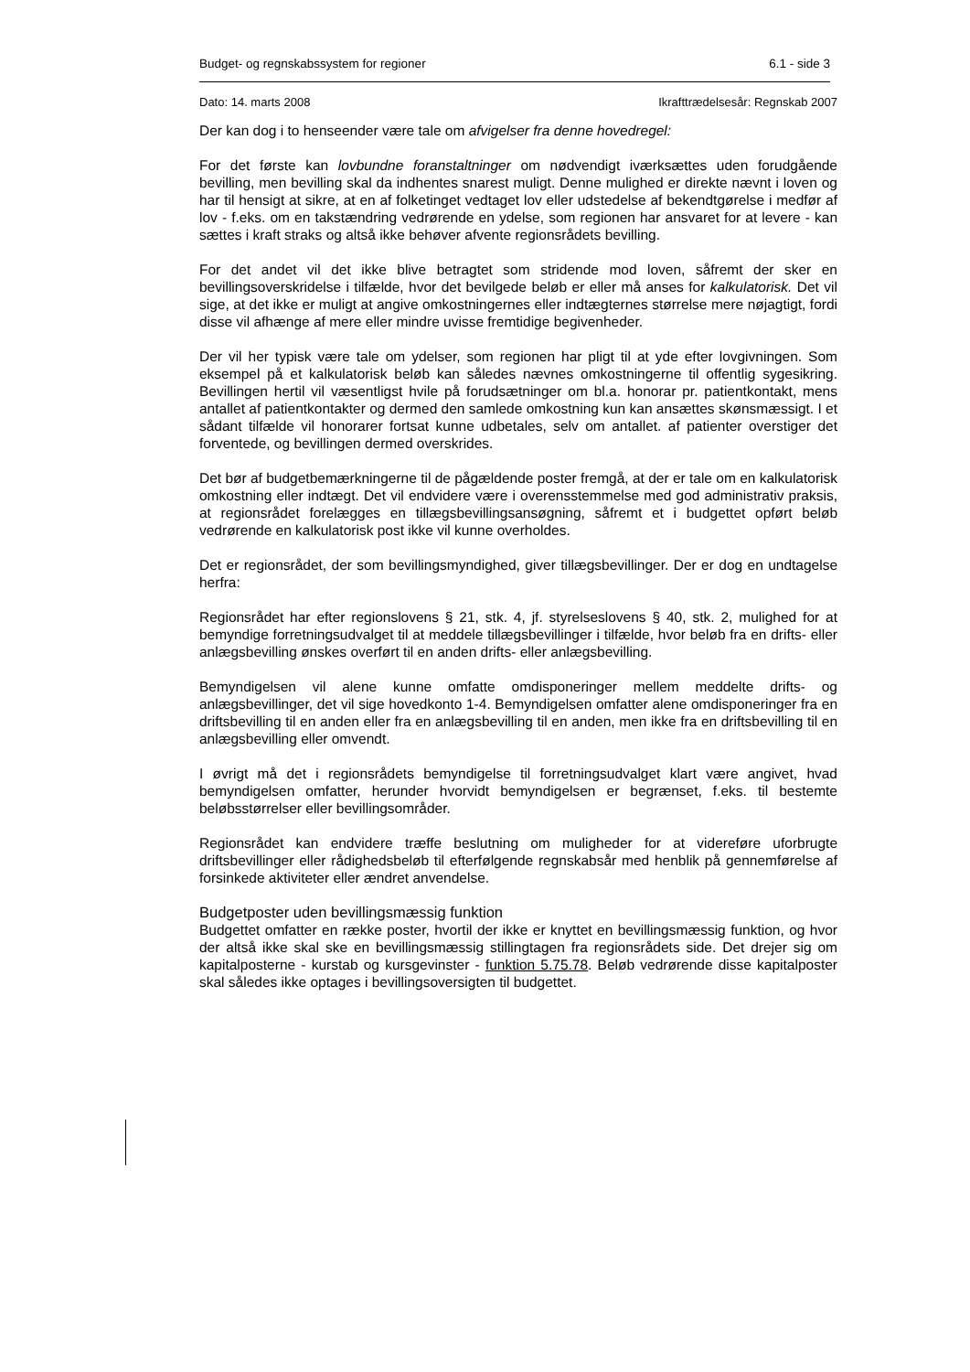Budget- og regnskabssystem for regioner 6.1 - side 3
Dato: 14. marts 2008 Ikrafttrædelsesår: Regnskab 2007
Der kan dog i to henseender være tale om afvigelser fra denne hovedregel:
For det første kan lovbundne foranstaltninger om nødvendigt iværksættes uden forudgående bevilling, men bevilling skal da indhentes snarest muligt. Denne mulighed er direkte nævnt i loven og har til hensigt at sikre, at en af folketinget vedtaget lov eller udstedelse af bekendtgørelse i medfør af lov - f.eks. om en takstændring vedrørende en ydelse, som regionen har ansvaret for at levere - kan sættes i kraft straks og altså ikke behøver afvente regionsrådets bevilling.
For det andet vil det ikke blive betragtet som stridende mod loven, såfremt der sker en bevillingsoverskridelse i tilfælde, hvor det bevilgede beløb er eller må anses for kalkulatorisk. Det vil sige, at det ikke er muligt at angive omkostningernes eller indtægternes størrelse mere nøjagtigt, fordi disse vil afhænge af mere eller mindre uvisse fremtidige begivenheder.
Der vil her typisk være tale om ydelser, som regionen har pligt til at yde efter lovgivningen. Som eksempel på et kalkulatorisk beløb kan således nævnes omkostningerne til offentlig sygesikring. Bevillingen hertil vil væsentligst hvile på forudsætninger om bl.a. honorar pr. patientkontakt, mens antallet af patientkontakter og dermed den samlede omkostning kun kan ansættes skønsmæssigt. I et sådant tilfælde vil honorarer fortsat kunne udbetales, selv om antallet. af patienter overstiger det forventede, og bevillingen dermed overskrides.
Det bør af budgetbemærkningerne til de pågældende poster fremgå, at der er tale om en kalkulatorisk omkostning eller indtægt. Det vil endvidere være i overensstemmelse med god administrativ praksis, at regionsrådet forelægges en tillægsbevillingsansøgning, såfremt et i budgettet opført beløb vedrørende en kalkulatorisk post ikke vil kunne overholdes.
Det er regionsrådet, der som bevillingsmyndighed, giver tillægsbevillinger. Der er dog en undtagelse herfra:
Regionsrådet har efter regionslovens § 21, stk. 4, jf. styrelseslovens § 40, stk. 2, mulighed for at bemyndige forretningsudvalget til at meddele tillægsbevillinger i tilfælde, hvor beløb fra en drifts- eller anlægsbevilling ønskes overført til en anden drifts- eller anlægsbevilling.
Bemyndigelsen vil alene kunne omfatte omdisponeringer mellem meddelte drifts- og anlægsbevillinger, det vil sige hovedkonto 1-4. Bemyndigelsen omfatter alene omdisponeringer fra en driftsbevilling til en anden eller fra en anlægsbevilling til en anden, men ikke fra en driftsbevilling til en anlægsbevilling eller omvendt.
I øvrigt må det i regionsrådets bemyndigelse til forretningsudvalget klart være angivet, hvad bemyndigelsen omfatter, herunder hvorvidt bemyndigelsen er begrænset, f.eks. til bestemte beløbsstørrelser eller bevillingsområder.
Regionsrådet kan endvidere træffe beslutning om muligheder for at videreføre uforbrugte driftsbevillinger eller rådighedsbeløb til efterfølgende regnskabsår med henblik på gennemførelse af forsinkede aktiviteter eller ændret anvendelse.
Budgetposter uden bevillingsmæssig funktion
Budgettet omfatter en række poster, hvortil der ikke er knyttet en bevillingsmæssig funktion, og hvor der altså ikke skal ske en bevillingsmæssig stillingtagen fra regionsrådets side. Det drejer sig om kapitalposterne - kurstab og kursgevinster - funktion 5.75.78. Beløb vedrørende disse kapitalposter skal således ikke optages i bevillingsoversigten til budgettet.